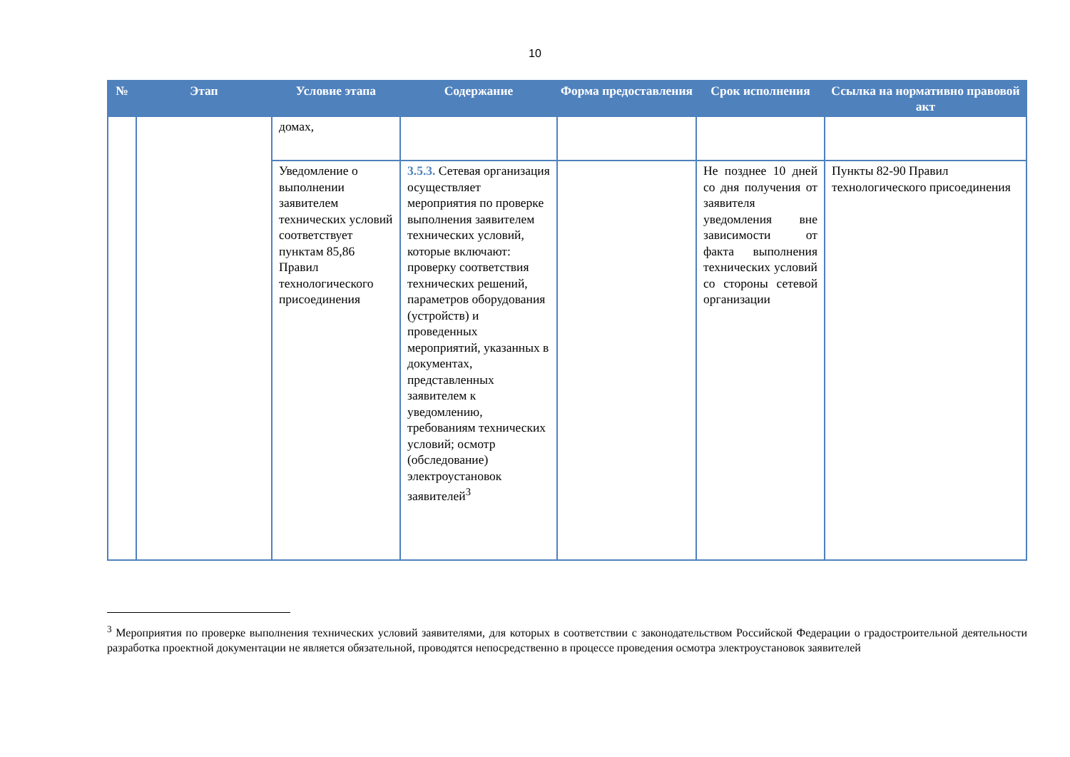10
| № | Этап | Условие этапа | Содержание | Форма предоставления | Срок исполнения | Ссылка на нормативно правовой акт |
| --- | --- | --- | --- | --- | --- | --- |
| | | домах, | | | | |
| | | Уведомление о выполнении заявителем технических условий соответствует пунктам 85,86 Правил технологического присоединения | 3.5.3. Сетевая организация осуществляет мероприятия по проверке выполнения заявителем технических условий, которые включают: проверку соответствия технических решений, параметров оборудования (устройств) и проведенных мероприятий, указанных в документах, представленных заявителем к уведомлению, требованиям технических условий; осмотр (обследование) электроустановок заявителей<sup>3</sup> | | Не позднее 10 дней со дня получения от заявителя уведомления вне зависимости от факта выполнения технических условий со стороны сетевой организации | Пункты 82-90 Правил технологического присоединения |
<sup>3</sup> Мероприятия по проверке выполнения технических условий заявителями, для которых в соответствии с законодательством Российской Федерации о градостроительной деятельности разработка проектной документации не является обязательной, проводятся непосредственно в процессе проведения осмотра электроустановок заявителей